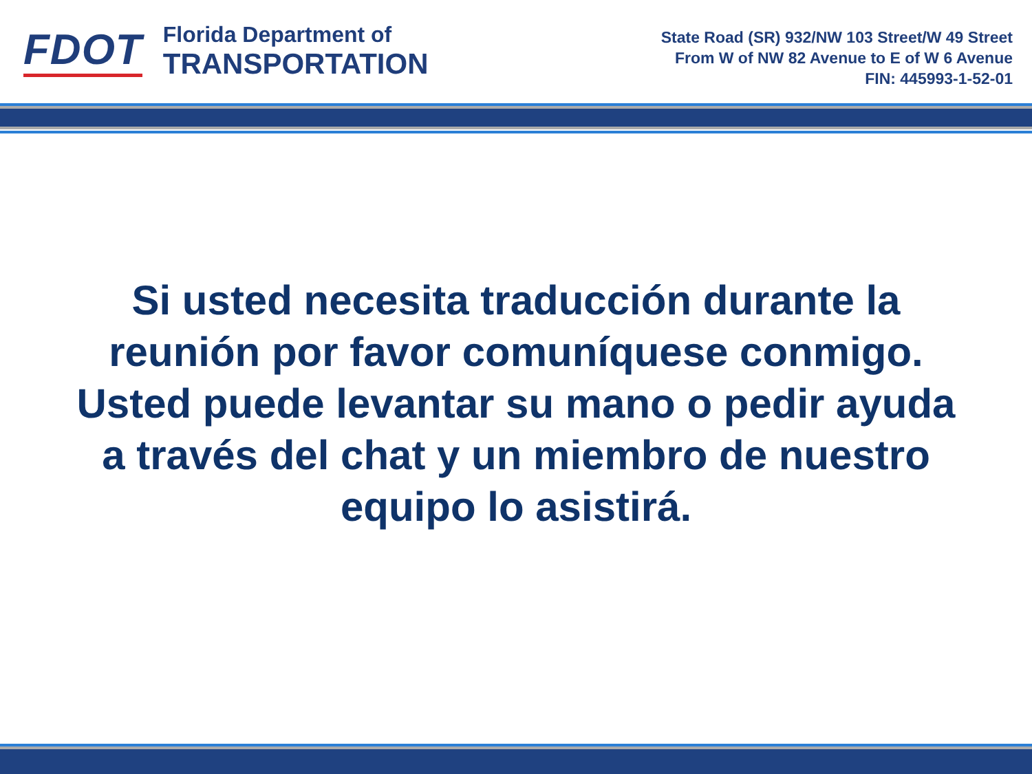FDOT
Florida Department of
TRANSPORTATION
State Road (SR) 932/NW 103 Street/W 49 Street
From W of NW 82 Avenue to E of W 6 Avenue
FIN: 445993-1-52-01
Si usted necesita traducción durante la reunión por favor comuníquese conmigo. Usted puede levantar su mano o pedir ayuda a través del chat y un miembro de nuestro equipo lo asistirá.